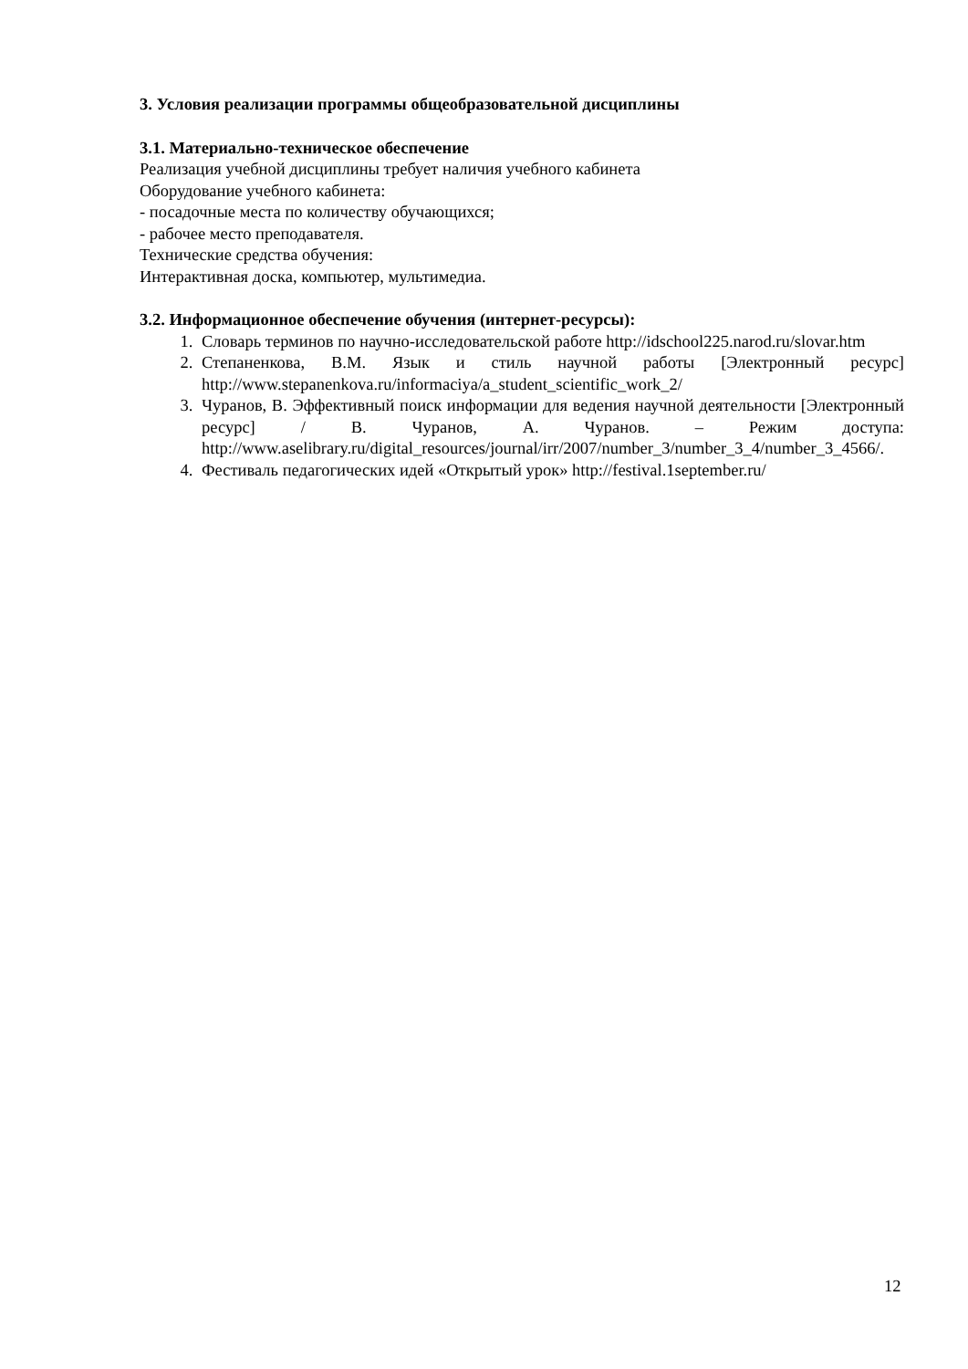3. Условия реализации программы общеобразовательной дисциплины
3.1. Материально-техническое обеспечение
Реализация учебной дисциплины требует наличия учебного кабинета
Оборудование учебного кабинета:
- посадочные места по количеству обучающихся;
- рабочее место преподавателя.
Технические средства обучения:
Интерактивная доска, компьютер, мультимедиа.
3.2. Информационное обеспечение обучения (интернет-ресурсы):
1. Словарь терминов по научно-исследовательской работе http://idschool225.narod.ru/slovar.htm
2. Степаненкова, В.М. Язык и стиль научной работы [Электронный ресурс] http://www.stepanenkova.ru/informaciya/a_student_scientific_work_2/
3. Чуранов, В. Эффективный поиск информации для ведения научной деятельности [Электронный ресурс] / В. Чуранов, А. Чуранов. – Режим доступа: http://www.aselibrary.ru/digital_resources/journal/irr/2007/number_3/number_3_4/number_3_4566/.
4. Фестиваль педагогических идей «Открытый урок» http://festival.1september.ru/
12